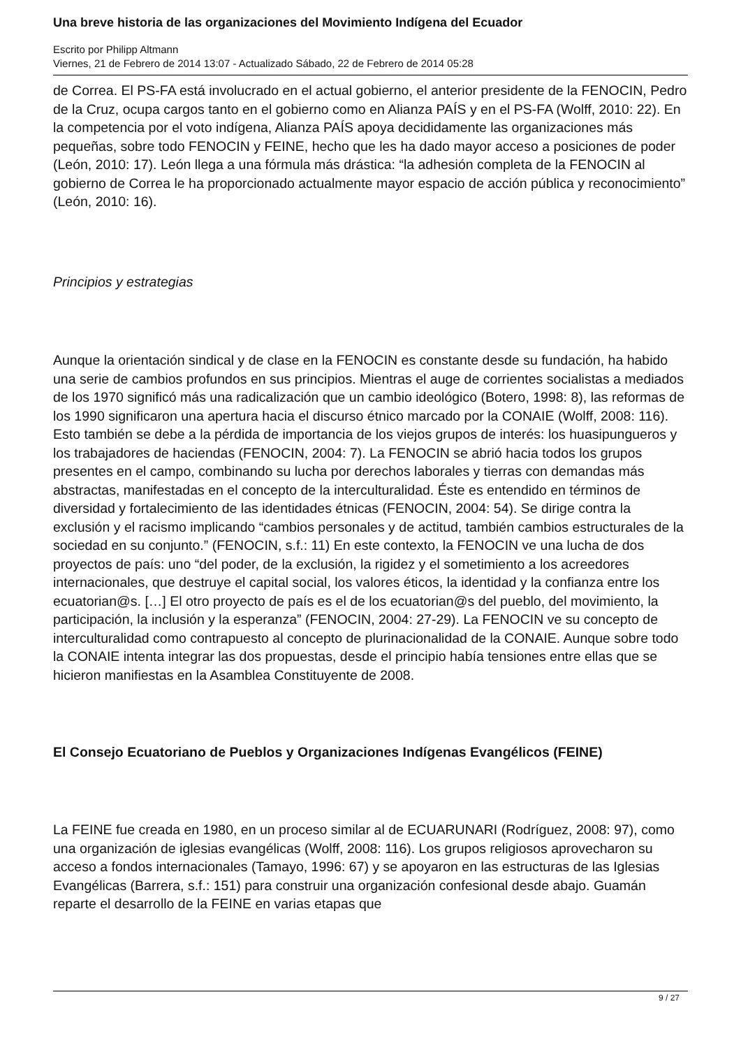Una breve historia de las organizaciones del Movimiento Indígena del Ecuador
Escrito por Philipp Altmann
Viernes, 21 de Febrero de 2014 13:07 - Actualizado Sábado, 22 de Febrero de 2014 05:28
de Correa. El PS-FA está involucrado en el actual gobierno, el anterior presidente de la FENOCIN, Pedro de la Cruz, ocupa cargos tanto en el gobierno como en Alianza PAÍS y en el PS-FA (Wolff, 2010: 22). En la competencia por el voto indígena, Alianza PAÍS apoya decididamente las organizaciones más pequeñas, sobre todo FENOCIN y FEINE, hecho que les ha dado mayor acceso a posiciones de poder (León, 2010: 17). León llega a una fórmula más drástica: “la adhesión completa de la FENOCIN al gobierno de Correa le ha proporcionado actualmente mayor espacio de acción pública y reconocimiento” (León, 2010: 16).
Principios y estrategias
Aunque la orientación sindical y de clase en la FENOCIN es constante desde su fundación, ha habido una serie de cambios profundos en sus principios. Mientras el auge de corrientes socialistas a mediados de los 1970 significó más una radicalización que un cambio ideológico (Botero, 1998: 8), las reformas de los 1990 significaron una apertura hacia el discurso étnico marcado por la CONAIE (Wolff, 2008: 116). Esto también se debe a la pérdida de importancia de los viejos grupos de interés: los huasipungueros y los trabajadores de haciendas (FENOCIN, 2004: 7). La FENOCIN se abrió hacia todos los grupos presentes en el campo, combinando su lucha por derechos laborales y tierras con demandas más abstractas, manifestadas en el concepto de la interculturalidad. Éste es entendido en términos de diversidad y fortalecimiento de las identidades étnicas (FENOCIN, 2004: 54). Se dirige contra la exclusión y el racismo implicando “cambios personales y de actitud, también cambios estructurales de la sociedad en su conjunto.” (FENOCIN, s.f.: 11) En este contexto, la FENOCIN ve una lucha de dos proyectos de país: uno “del poder, de la exclusión, la rigidez y el sometimiento a los acreedores internacionales, que destruye el capital social, los valores éticos, la identidad y la confianza entre los ecuatorian@s. […] El otro proyecto de país es el de los ecuatorian@s del pueblo, del movimiento, la participación, la inclusión y la esperanza” (FENOCIN, 2004: 27-29). La FENOCIN ve su concepto de interculturalidad como contrapuesto al concepto de plurinacionalidad de la CONAIE. Aunque sobre todo la CONAIE intenta integrar las dos propuestas, desde el principio había tensiones entre ellas que se hicieron manifiestas en la Asamblea Constituyente de 2008.
El Consejo Ecuatoriano de Pueblos y Organizaciones Indígenas Evangélicos (FEINE)
La FEINE fue creada en 1980, en un proceso similar al de ECUARUNARI (Rodríguez, 2008: 97), como una organización de iglesias evangélicas (Wolff, 2008: 116). Los grupos religiosos aprovecharon su acceso a fondos internacionales (Tamayo, 1996: 67) y se apoyaron en las estructuras de las Iglesias Evangélicas (Barrera, s.f.: 151) para construir una organización confesional desde abajo. Guamán reparte el desarrollo de la FEINE en varias etapas que
9 / 27